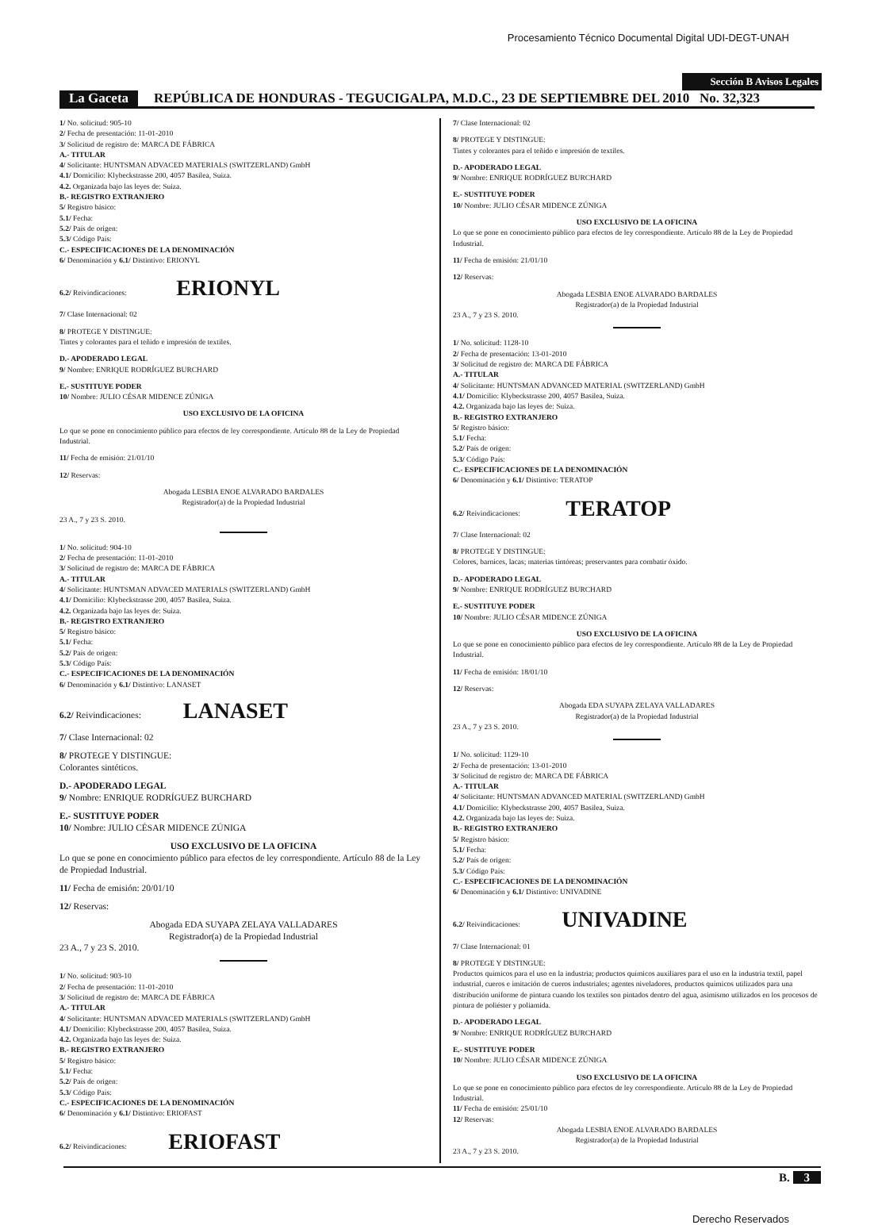Procesamiento Técnico Documental Digital UDI-DEGT-UNAH
Sección B Avisos Legales
La Gaceta REPÚBLICA DE HONDURAS - TEGUCIGALPA, M.D.C., 23 DE SEPTIEMBRE DEL 2010 No. 32,323
1/ No. solicitud: 905-10
2/ Fecha de presentación: 11-01-2010
3/ Solicitud de registro de: MARCA DE FÁBRICA
A.- TITULAR
4/ Solicitante: HUNTSMAN ADVACED MATERIALS (SWITZERLAND) GmbH
4.1/ Domicilio: Klybeckstrasse 200, 4057 Basilea, Suiza.
4.2. Organizada bajo las leyes de: Suiza.
B.- REGISTRO EXTRANJERO
5/ Registro básico:
5.1/ Fecha:
5.2/ País de origen:
5.3/ Código País:
C.- ESPECIFICACIONES DE LA DENOMINACIÓN
6/ Denominación y 6.1/ Distintivo: ERIONYL
6.2/ Reivindicaciones: ERIONYL
7/ Clase Internacional: 02
8/ PROTEGE Y DISTINGUE:
Tintes y colorantes para el teñido e impresión de textiles.
D.- APODERADO LEGAL
9/ Nombre: ENRIQUE RODRÍGUEZ BURCHARD
E.- SUSTITUYE PODER
10/ Nombre: JULIO CÉSAR MIDENCE ZÚNIGA
USO EXCLUSIVO DE LA OFICINA
Lo que se pone en conocimiento público para efectos de ley correspondiente. Artículo 88 de la Ley de Propiedad Industrial.
11/ Fecha de emisión: 21/01/10
12/ Reservas:
Abogada LESBIA ENOE ALVARADO BARDALES
Registrador(a) de la Propiedad Industrial
23 A., 7 y 23 S. 2010.
1/ No. solicitud: 904-10
2/ Fecha de presentación: 11-01-2010
3/ Solicitud de registro de: MARCA DE FÁBRICA
A.- TITULAR
4/ Solicitante: HUNTSMAN ADVACED MATERIALS (SWITZERLAND) GmbH
4.1/ Domicilio: Klybeckstrasse 200, 4057 Basilea, Suiza.
4.2. Organizada bajo las leyes de: Suiza.
B.- REGISTRO EXTRANJERO
5/ Registro básico:
5.1/ Fecha:
5.2/ País de origen:
5.3/ Código País:
C.- ESPECIFICACIONES DE LA DENOMINACIÓN
6/ Denominación y 6.1/ Distintivo: LANASET
6.2/ Reivindicaciones: LANASET
7/ Clase Internacional: 02
8/ PROTEGE Y DISTINGUE:
Colorantes sintéticos.
D.- APODERADO LEGAL
9/ Nombre: ENRIQUE RODRÍGUEZ BURCHARD
E.- SUSTITUYE PODER
10/ Nombre: JULIO CÉSAR MIDENCE ZÚNIGA
USO EXCLUSIVO DE LA OFICINA
Lo que se pone en conocimiento público para efectos de ley correspondiente. Artículo 88 de la Ley de Propiedad Industrial.
11/ Fecha de emisión: 20/01/10
12/ Reservas:
Abogada EDA SUYAPA ZELAYA VALLADARES
Registrador(a) de la Propiedad Industrial
23 A., 7 y 23 S. 2010.
1/ No. solicitud: 903-10
2/ Fecha de presentación: 11-01-2010
3/ Solicitud de registro de: MARCA DE FÁBRICA
A.- TITULAR
4/ Solicitante: HUNTSMAN ADVACED MATERIALS (SWITZERLAND) GmbH
4.1/ Domicilio: Klybeckstrasse 200, 4057 Basilea, Suiza.
4.2. Organizada bajo las leyes de: Suiza.
B.- REGISTRO EXTRANJERO
5/ Registro básico:
5.1/ Fecha:
5.2/ País de origen:
5.3/ Código País:
C.- ESPECIFICACIONES DE LA DENOMINACIÓN
6/ Denominación y 6.1/ Distintivo: ERIOFAST
6.2/ Reivindicaciones: ERIOFAST
7/ Clase Internacional: 02
8/ PROTEGE Y DISTINGUE:
Tintes y colorantes para el teñido e impresión de textiles.
D.- APODERADO LEGAL
9/ Nombre: ENRIQUE RODRÍGUEZ BURCHARD
E.- SUSTITUYE PODER
10/ Nombre: JULIO CÉSAR MIDENCE ZÚNIGA
USO EXCLUSIVO DE LA OFICINA
Lo que se pone en conocimiento público para efectos de ley correspondiente. Artículo 88 de la Ley de Propiedad Industrial.
11/ Fecha de emisión: 21/01/10
12/ Reservas:
Abogada LESBIA ENOE ALVARADO BARDALES
Registrador(a) de la Propiedad Industrial
23 A., 7 y 23 S. 2010.
1/ No. solicitud: 1128-10
2/ Fecha de presentación: 13-01-2010
3/ Solicitud de registro de: MARCA DE FÁBRICA
A.- TITULAR
4/ Solicitante: HUNTSMAN ADVANCED MATERIAL (SWITZERLAND) GmbH
4.1/ Domicilio: Klybeckstrasse 200, 4057 Basilea, Suiza.
4.2. Organizada bajo las leyes de: Suiza.
B.- REGISTRO EXTRANJERO
5/ Registro básico:
5.1/ Fecha:
5.2/ País de origen:
5.3/ Código País:
C.- ESPECIFICACIONES DE LA DENOMINACIÓN
6/ Denominación y 6.1/ Distintivo: TERATOP
6.2/ Reivindicaciones: TERATOP
7/ Clase Internacional: 02
8/ PROTEGE Y DISTINGUE:
Colores, barnices, lacas; materias tintóreas; preservantes para combatir óxido.
D.- APODERADO LEGAL
9/ Nombre: ENRIQUE RODRÍGUEZ BURCHARD
E.- SUSTITUYE PODER
10/ Nombre: JULIO CÉSAR MIDENCE ZÚNIGA
USO EXCLUSIVO DE LA OFICINA
Lo que se pone en conocimiento público para efectos de ley correspondiente. Artículo 88 de la Ley de Propiedad Industrial.
11/ Fecha de emisión: 18/01/10
12/ Reservas:
Abogada EDA SUYAPA ZELAYA VALLADARES
Registrador(a) de la Propiedad Industrial
23 A., 7 y 23 S. 2010.
1/ No. solicitud: 1129-10
2/ Fecha de presentación: 13-01-2010
3/ Solicitud de registro de: MARCA DE FÁBRICA
A.- TITULAR
4/ Solicitante: HUNTSMAN ADVANCED MATERIAL (SWITZERLAND) GmbH
4.1/ Domicilio: Klybeckstrasse 200, 4057 Basilea, Suiza.
4.2. Organizada bajo las leyes de: Suiza.
B.- REGISTRO EXTRANJERO
5/ Registro básico:
5.1/ Fecha:
5.2/ País de origen:
5.3/ Código País:
C.- ESPECIFICACIONES DE LA DENOMINACIÓN
6/ Denominación y 6.1/ Distintivo: UNIVADINE
6.2/ Reivindicaciones: UNIVADINE
7/ Clase Internacional: 01
8/ PROTEGE Y DISTINGUE:
Productos químicos para el uso en la industria; productos químicos auxiliares para el uso en la industria textil, papel industrial, cueros e imitación de cueros industriales; agentes niveladores, productos químicos utilizados para una distribución uniforme de pintura cuando los textiles son pintados dentro del agua, asimismo utilizados en los procesos de pintura de poliéster y poliamida.
D.- APODERADO LEGAL
9/ Nombre: ENRIQUE RODRÍGUEZ BURCHARD
E.- SUSTITUYE PODER
10/ Nombre: JULIO CÉSAR MIDENCE ZÚNIGA
USO EXCLUSIVO DE LA OFICINA
Lo que se pone en conocimiento público para efectos de ley correspondiente. Artículo 88 de la Ley de Propiedad Industrial.
11/ Fecha de emisión: 25/01/10
12/ Reservas:
Abogada LESBIA ENOE ALVARADO BARDALES
Registrador(a) de la Propiedad Industrial
23 A., 7 y 23 S. 2010.
B. 3
Derecho Reservados